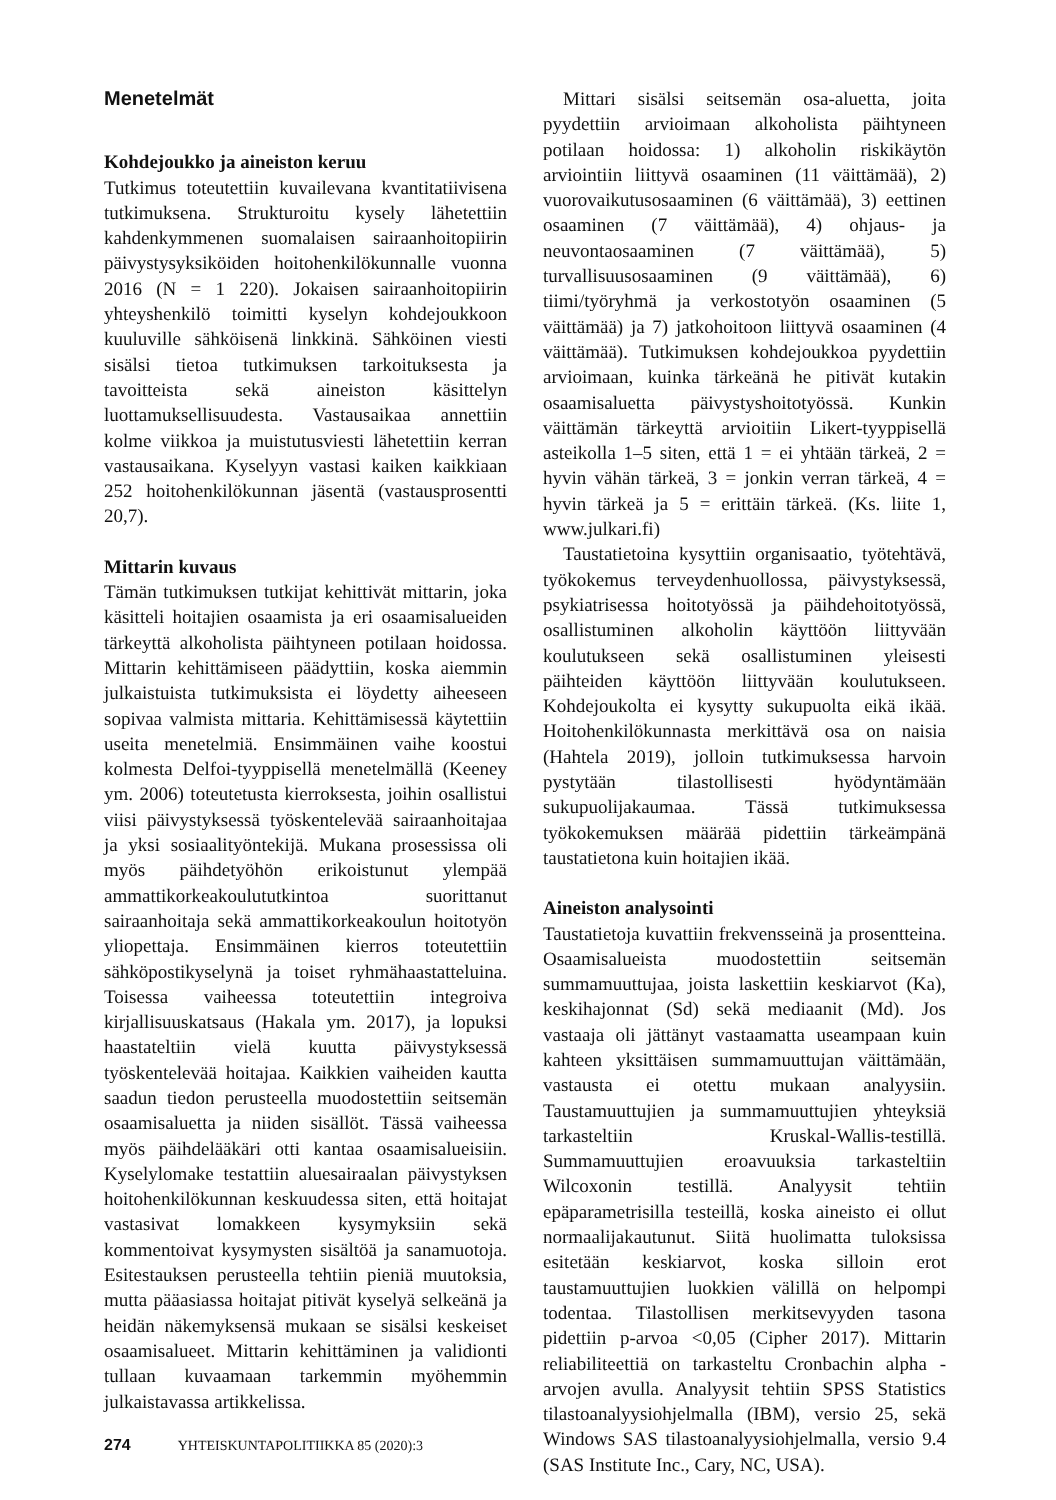Menetelmät
Kohdejoukko ja aineiston keruu
Tutkimus toteutettiin kuvailevana kvantitatiivisena tutkimuksena. Strukturoitu kysely lähetettiin kahdenkymmenen suomalaisen sairaanhoitopiirin päivystysyksiköiden hoitohenkilökunnalle vuonna 2016 (N = 1 220). Jokaisen sairaanhoitopiirin yhteyshenkilö toimitti kyselyn kohdejoukkoon kuuluville sähköisenä linkkinä. Sähköinen viesti sisälsi tietoa tutkimuksen tarkoituksesta ja tavoitteista sekä aineiston käsittelyn luottamuksellisuudesta. Vastausaikaa annettiin kolme viikkoa ja muistutusviesti lähetettiin kerran vastausaikana. Kyselyyn vastasi kaiken kaikkiaan 252 hoitohenkilökunnan jäsentä (vastausprosentti 20,7).
Mittarin kuvaus
Tämän tutkimuksen tutkijat kehittivät mittarin, joka käsitteli hoitajien osaamista ja eri osaamisalueiden tärkeyttä alkoholista päihtyneen potilaan hoidossa. Mittarin kehittämiseen päädyttiin, koska aiemmin julkaistuista tutkimuksista ei löydetty aiheeseen sopivaa valmista mittaria. Kehittämisessä käytettiin useita menetelmiä. Ensimmäinen vaihe koostui kolmesta Delfoi-tyyppisellä menetelmällä (Keeney ym. 2006) toteutetusta kierroksesta, joihin osallistui viisi päivystyksessä työskentelevää sairaanhoitajaa ja yksi sosiaalityöntekijä. Mukana prosessissa oli myös päihdetyöhön erikoistunut ylempää ammattikorkeakoulututkintoa suorittanut sairaanhoitaja sekä ammattikorkeakoulun hoitotyön yliopettaja. Ensimmäinen kierros toteutettiin sähköpostikyselynä ja toiset ryhmähaastatteluina. Toisessa vaiheessa toteutettiin integroiva kirjallisuuskatsaus (Hakala ym. 2017), ja lopuksi haastateltiin vielä kuutta päivystyksessä työskentelevää hoitajaa. Kaikkien vaiheiden kautta saadun tiedon perusteella muodostettiin seitsemän osaamisaluetta ja niiden sisällöt. Tässä vaiheessa myös päihdelääkäri otti kantaa osaamisalueisiin. Kyselylomake testattiin aluesairaalan päivystyksen hoitohenkilökunnan keskuudessa siten, että hoitajat vastasivat lomakkeen kysymyksiin sekä kommentoivat kysymysten sisältöä ja sanamuotoja. Esitestauksen perusteella tehtiin pieniä muutoksia, mutta pääasiassa hoitajat pitivät kyselyä selkeänä ja heidän näkemyksensä mukaan se sisälsi keskeiset osaamisalueet. Mittarin kehittäminen ja validionti tullaan kuvaamaan tarkemmin myöhemmin julkaistavassa artikkelissa.
Mittari sisälsi seitsemän osa-aluetta, joita pyydettiin arvioimaan alkoholista päihtyneen potilaan hoidossa: 1) alkoholin riskikäytön arviointiin liittyvä osaaminen (11 väittämää), 2) vuorovaikutusosaaminen (6 väittämää), 3) eettinen osaaminen (7 väittämää), 4) ohjaus- ja neuvontaosaaminen (7 väittämää), 5) turvallisuusosaaminen (9 väittämää), 6) tiimi/työryhmä ja verkostotyön osaaminen (5 väittämää) ja 7) jatkohoitoon liittyvä osaaminen (4 väittämää). Tutkimuksen kohdejoukkoa pyydettiin arvioimaan, kuinka tärkeänä he pitivät kutakin osaamisaluetta päivystyshoitotyössä. Kunkin väittämän tärkeyttä arvioitiin Likert-tyyppisellä asteikolla 1–5 siten, että 1 = ei yhtään tärkeä, 2 = hyvin vähän tärkeä, 3 = jonkin verran tärkeä, 4 = hyvin tärkeä ja 5 = erittäin tärkeä. (Ks. liite 1, www.julkari.fi)
Taustatietoina kysyttiin organisaatio, työtehtävä, työkokemus terveydenhuollossa, päivystyksessä, psykiatrisessa hoitotyössä ja päihdehoitotyössä, osallistuminen alkoholin käyttöön liittyvään koulutukseen sekä osallistuminen yleisesti päihteiden käyttöön liittyvään koulutukseen. Kohdejoukolta ei kysytty sukupuolta eikä ikää. Hoitohenkilökunnasta merkittävä osa on naisia (Hahtela 2019), jolloin tutkimuksessa harvoin pystytään tilastollisesti hyödyntämään sukupuolijakaumaa. Tässä tutkimuksessa työkokemuksen määrää pidettiin tärkeämpänä taustatietona kuin hoitajien ikää.
Aineiston analysointi
Taustatietoja kuvattiin frekvensseinä ja prosentteina. Osaamisalueista muodostettiin seitsemän summamuuttujaa, joista laskettiin keskiarvot (Ka), keskihajonnat (Sd) sekä mediaanit (Md). Jos vastaaja oli jättänyt vastaamatta useampaan kuin kahteen yksittäisen summamuuttujan väittämään, vastausta ei otettu mukaan analyysiin. Taustamuuttujien ja summamuuttujien yhteyksiä tarkasteltiin Kruskal-Wallis-testillä. Summamuuttujien eroavuuksia tarkasteltiin Wilcoxonin testillä. Analyysit tehtiin epäparametrisilla testeillä, koska aineisto ei ollut normaalijakautunut. Siitä huolimatta tuloksissa esitetään keskiarvot, koska silloin erot taustamuuttujien luokkien välillä on helpompi todentaa. Tilastollisen merkitsevyyden tasona pidettiin p-arvoa <0,05 (Cipher 2017). Mittarin reliabiliteettiä on tarkasteltu Cronbachin alpha -arvojen avulla. Analyysit tehtiin SPSS Statistics tilastoanalyysiohjelmalla (IBM), versio 25, sekä Windows SAS tilastoanalyysiohjelmalla, versio 9.4 (SAS Institute Inc., Cary, NC, USA).
274 YHTEISKUNTAPOLITIIKKA 85 (2020):3